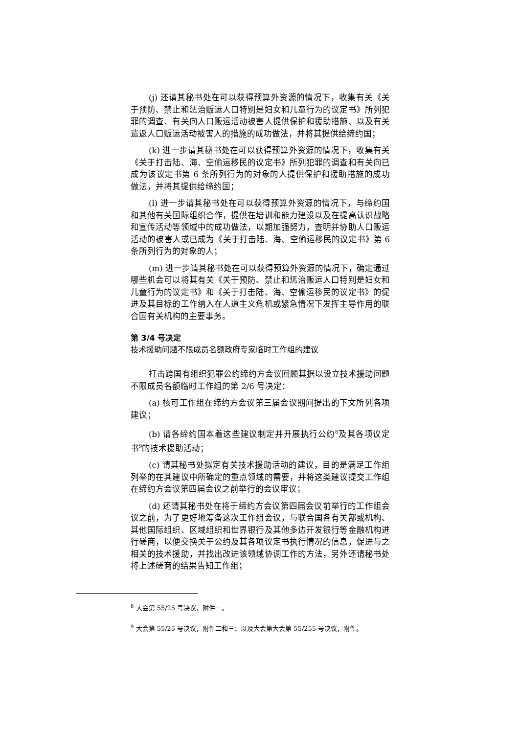(j) 还请其秘书处在可以获得预算外资源的情况下，收集有关《关于预防、禁止和惩治贩运人口特别是妇女和儿童行为的议定书》所列犯罪的调查、有关向人口贩运活动被害人提供保护和援助措施、以及有关遣返人口贩运活动被害人的措施的成功做法，并将其提供给缔约国；
(k) 进一步请其秘书处在可以获得预算外资源的情况下，收集有关《关于打击陆、海、空偷运移民的议定书》所列犯罪的调查和有关向已成为该议定书第 6 条所列行为的对象的人提供保护和援助措施的成功做法，并将其提供给缔约国；
(l) 进一步请其秘书处在可以获得预算外资源的情况下，与缔约国和其他有关国际组织合作，提供在培训和能力建设以及在提高认识战略和宣传活动等领域中的成功做法，以期加强努力，查明并协助人口贩运活动的被害人或已成为《关于打击陆、海、空偷运移民的议定书》第 6 条所列行为的对象的人；
(m) 进一步请其秘书处在可以获得预算外资源的情况下，确定通过哪些机会可以将其有关《关于预防、禁止和惩治贩运人口特别是妇女和儿童行为的议定书》和《关于打击陆、海、空偷运移民的议定书》的促进及其目标的工作纳入在人道主义危机或紧急情况下发挥主导作用的联合国有关机构的主要事务。
第 3/4 号决定
技术援助问题不限成员名额政府专家临时工作组的建议
打击跨国有组织犯罪公约缔约方会议回顾其据以设立技术援助问题不限成员名额临时工作组的第 2/6 号决定：
(a) 核可工作组在缔约方会议第三届会议期间提出的下文所列各项建议；
(b) 请各缔约国本着这些建议制定并开展执行公约<sup>8</sup>及其各项议定书<sup>9</sup>的技术援助活动；
(c) 请其秘书处拟定有关技术援助活动的建议，目的是满足工作组列举的在其建议中所确定的重点领域的需要，并将这类建议提交工作组在缔约方会议第四届会议之前举行的会议审议；
(d) 还请其秘书处在将于缔约方会议第四届会议前举行的工作组会议之前，为了更好地筹备这次工作组会议，与联合国各有关部或机构、其他国际组织、区域组织和世界银行及其他多边开发银行等金融机构进行磋商，以便交换关于公约及其各项议定书执行情况的信息，促进与之相关的技术援助，并找出改进该领域协调工作的方法，另外还请秘书处将上述磋商的结果告知工作组；
<sup>8</sup> 大会第 55/25 号决议，附件一。
<sup>9</sup> 大会第 55/25 号决议，附件二和三；以及大会第大会第 55/255 号决议，附件。